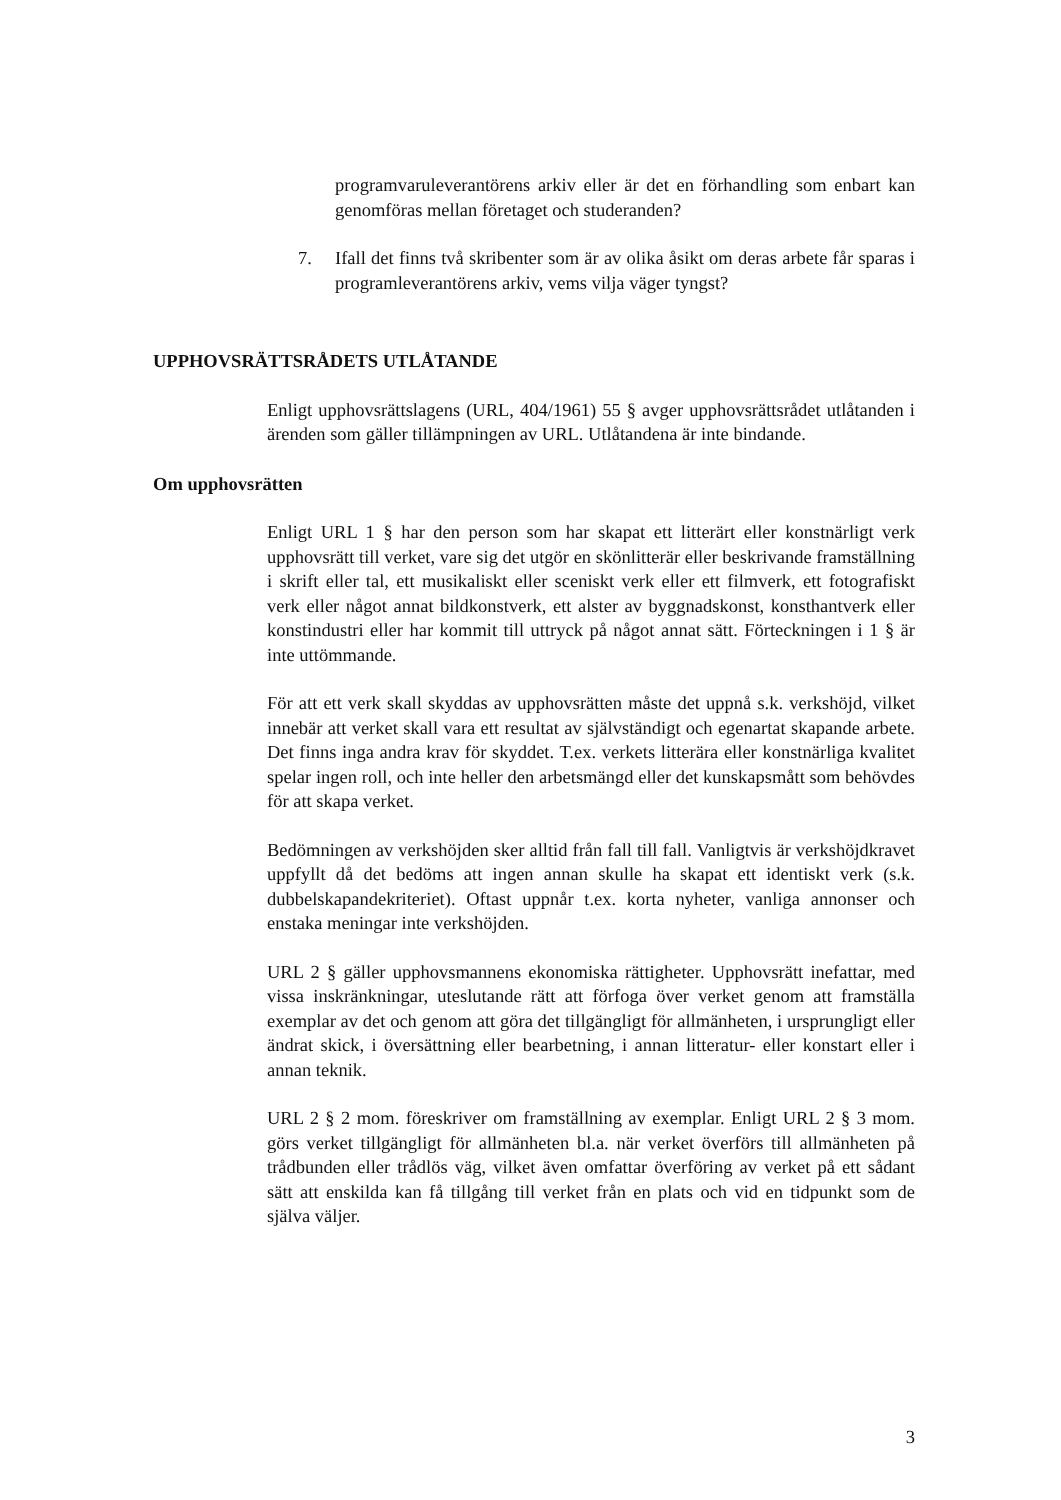programvaruleverantörens arkiv eller är det en förhandling som enbart kan genomföras mellan företaget och studeranden?
7. Ifall det finns två skribenter som är av olika åsikt om deras arbete får sparas i programleverantörens arkiv, vems vilja väger tyngst?
UPPHOVSRÄTTSRÅDETS UTLÅTANDE
Enligt upphovsrättslagens (URL, 404/1961) 55 § avger upphovsrättsrådet utlåtanden i ärenden som gäller tillämpningen av URL. Utlåtandena är inte bindande.
Om upphovsrätten
Enligt URL 1 § har den person som har skapat ett litterärt eller konstnärligt verk upphovsrätt till verket, vare sig det utgör en skönlitterär eller beskrivande framställning i skrift eller tal, ett musikaliskt eller sceniskt verk eller ett filmverk, ett fotografiskt verk eller något annat bildkonstverk, ett alster av byggnadskonst, konsthantverk eller konstindustri eller har kommit till uttryck på något annat sätt. Förteckningen i 1 § är inte uttömmande.
För att ett verk skall skyddas av upphovsrätten måste det uppnå s.k. verkshöjd, vilket innebär att verket skall vara ett resultat av självständigt och egenartat skapande arbete. Det finns inga andra krav för skyddet. T.ex. verkets litterära eller konstnärliga kvalitet spelar ingen roll, och inte heller den arbetsmängd eller det kunskapsmått som behövdes för att skapa verket.
Bedömningen av verkshöjden sker alltid från fall till fall. Vanligtvis är verkshöjdkravet uppfyllt då det bedöms att ingen annan skulle ha skapat ett identiskt verk (s.k. dubbelskapandekriteriet). Oftast uppnår t.ex. korta nyheter, vanliga annonser och enstaka meningar inte verkshöjden.
URL 2 § gäller upphovsmannens ekonomiska rättigheter. Upphovsrätt inefattar, med vissa inskränkningar, uteslutande rätt att förfoga över verket genom att framställa exemplar av det och genom att göra det tillgängligt för allmänheten, i ursprungligt eller ändrat skick, i översättning eller bearbetning, i annan litteratur- eller konstart eller i annan teknik.
URL 2 § 2 mom. föreskriver om framställning av exemplar. Enligt URL 2 § 3 mom. görs verket tillgängligt för allmänheten bl.a. när verket överförs till allmänheten på trådbunden eller trådlös väg, vilket även omfattar överföring av verket på ett sådant sätt att enskilda kan få tillgång till verket från en plats och vid en tidpunkt som de själva väljer.
3